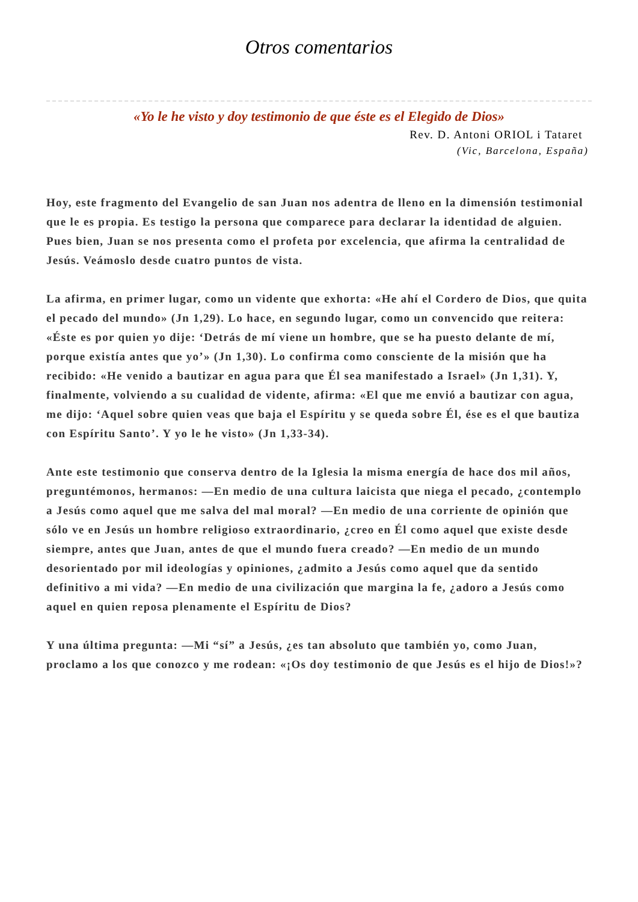Otros comentarios
«Yo le he visto y doy testimonio de que éste es el Elegido de Dios»
Rev. D. Antoni ORIOL i Tataret
(Vic, Barcelona, España)
Hoy, este fragmento del Evangelio de san Juan nos adentra de lleno en la dimensión testimonial que le es propia. Es testigo la persona que comparece para declarar la identidad de alguien. Pues bien, Juan se nos presenta como el profeta por excelencia, que afirma la centralidad de Jesús. Veámoslo desde cuatro puntos de vista.
La afirma, en primer lugar, como un vidente que exhorta: «He ahí el Cordero de Dios, que quita el pecado del mundo» (Jn 1,29). Lo hace, en segundo lugar, como un convencido que reitera: «Éste es por quien yo dije: ‘Detrás de mí viene un hombre, que se ha puesto delante de mí, porque existía antes que yo’» (Jn 1,30). Lo confirma como consciente de la misión que ha recibido: «He venido a bautizar en agua para que Él sea manifestado a Israel» (Jn 1,31). Y, finalmente, volviendo a su cualidad de vidente, afirma: «El que me envió a bautizar con agua, me dijo: ‘Aquel sobre quien veas que baja el Espíritu y se queda sobre Él, ése es el que bautiza con Espíritu Santo’. Y yo le he visto» (Jn 1,33-34).
Ante este testimonio que conserva dentro de la Iglesia la misma energía de hace dos mil años, preguntémonos, hermanos: —En medio de una cultura laicista que niega el pecado, ¿contemplo a Jesús como aquel que me salva del mal moral? —En medio de una corriente de opinión que sólo ve en Jesús un hombre religioso extraordinario, ¿creo en Él como aquel que existe desde siempre, antes que Juan, antes de que el mundo fuera creado? —En medio de un mundo desorientado por mil ideologías y opiniones, ¿admito a Jesús como aquel que da sentido definitivo a mi vida? —En medio de una civilización que margina la fe, ¿adoro a Jesús como aquel en quien reposa plenamente el Espíritu de Dios?
Y una última pregunta: —Mi “sí” a Jesús, ¿es tan absoluto que también yo, como Juan, proclamo a los que conozco y me rodean: «¡Os doy testimonio de que Jesús es el hijo de Dios!»?